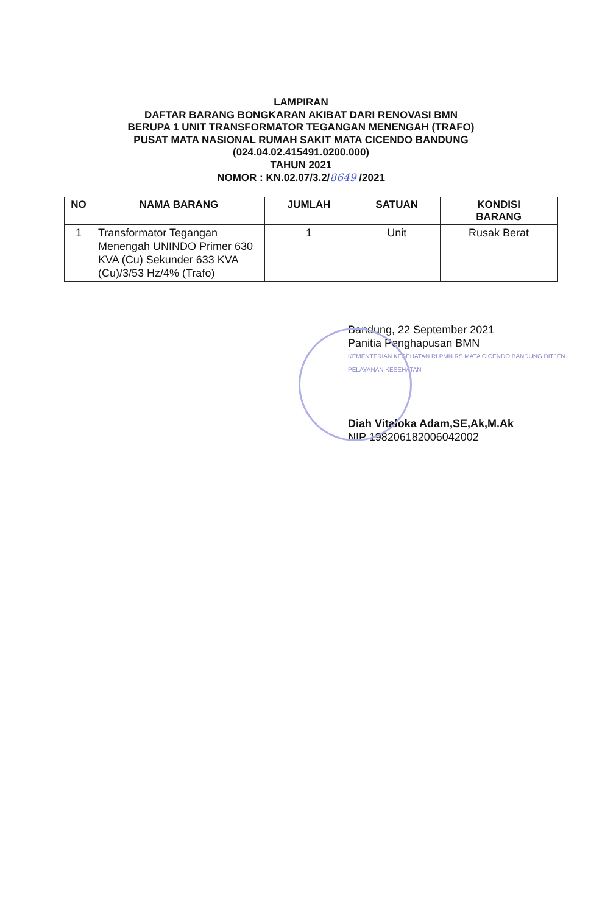LAMPIRAN
DAFTAR BARANG BONGKARAN AKIBAT DARI RENOVASI BMN
BERUPA 1 UNIT TRANSFORMATOR TEGANGAN MENENGAH (TRAFO)
PUSAT MATA NASIONAL RUMAH SAKIT MATA CICENDO BANDUNG
(024.04.02.415491.0200.000)
TAHUN 2021
NOMOR : KN.02.07/3.2/8649 /2021
| NO | NAMA BARANG | JUMLAH | SATUAN | KONDISI BARANG |
| --- | --- | --- | --- | --- |
| 1 | Transformator Tegangan Menengah UNINDO Primer 630 KVA (Cu) Sekunder 633 KVA (Cu)/3/53 Hz/4% (Trafo) | 1 | Unit | Rusak Berat |
Bandung, 22 September 2021
Panitia Penghapusan BMN
KEMENTERIAN KESEHATAN RI PMN RS MATA CICENDO BANDUNG DITJEN PELAYANAN KESEHATAN
Diah Vitaloka Adam,SE,Ak,M.Ak
NIP 198206182006042002